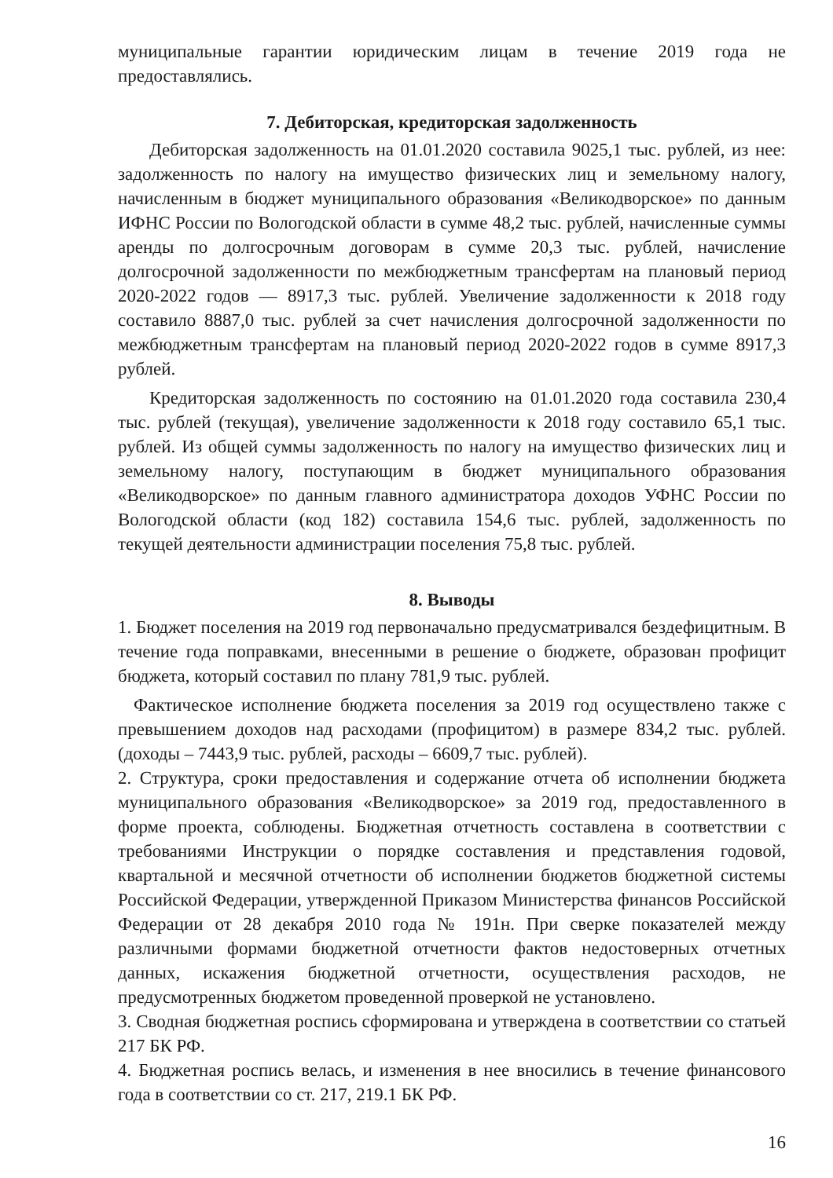муниципальные гарантии юридическим лицам в течение 2019 года не предоставлялись.
7. Дебиторская, кредиторская задолженность
Дебиторская задолженность на 01.01.2020 составила 9025,1 тыс. рублей, из нее: задолженность по налогу на имущество физических лиц и земельному налогу, начисленным в бюджет муниципального образования «Великодворское» по данным ИФНС России по Вологодской области в сумме 48,2 тыс. рублей, начисленные суммы аренды по долгосрочным договорам в сумме 20,3 тыс. рублей, начисление долгосрочной задолженности по межбюджетным трансфертам на плановый период 2020-2022 годов — 8917,3 тыс. рублей. Увеличение задолженности к 2018 году составило 8887,0 тыс. рублей за счет начисления долгосрочной задолженности по межбюджетным трансфертам на плановый период 2020-2022 годов в сумме 8917,3 рублей.
Кредиторская задолженность по состоянию на 01.01.2020 года составила 230,4 тыс. рублей (текущая), увеличение задолженности к 2018 году составило 65,1 тыс. рублей. Из общей суммы задолженность по налогу на имущество физических лиц и земельному налогу, поступающим в бюджет муниципального образования «Великодворское» по данным главного администратора доходов УФНС России по Вологодской области (код 182) составила 154,6 тыс. рублей, задолженность по текущей деятельности администрации поселения 75,8 тыс. рублей.
8. Выводы
1. Бюджет поселения на 2019 год первоначально предусматривался бездефицитным. В течение года поправками, внесенными в решение о бюджете, образован профицит бюджета, который составил по плану 781,9 тыс. рублей.
Фактическое исполнение бюджета поселения за 2019 год осуществлено также с превышением доходов над расходами (профицитом) в размере 834,2 тыс. рублей. (доходы – 7443,9 тыс. рублей, расходы – 6609,7 тыс. рублей).
2. Структура, сроки предоставления и содержание отчета об исполнении бюджета муниципального образования «Великодворское» за 2019 год, предоставленного в форме проекта, соблюдены. Бюджетная отчетность составлена в соответствии с требованиями Инструкции о порядке составления и представления годовой, квартальной и месячной отчетности об исполнении бюджетов бюджетной системы Российской Федерации, утвержденной Приказом Министерства финансов Российской Федерации от 28 декабря 2010 года № 191н. При сверке показателей между различными формами бюджетной отчетности фактов недостоверных отчетных данных, искажения бюджетной отчетности, осуществления расходов, не предусмотренных бюджетом проведенной проверкой не установлено.
3. Сводная бюджетная роспись сформирована и утверждена в соответствии со статьей 217 БК РФ.
4. Бюджетная роспись велась, и изменения в нее вносились в течение финансового года в соответствии со ст. 217, 219.1 БК РФ.
16